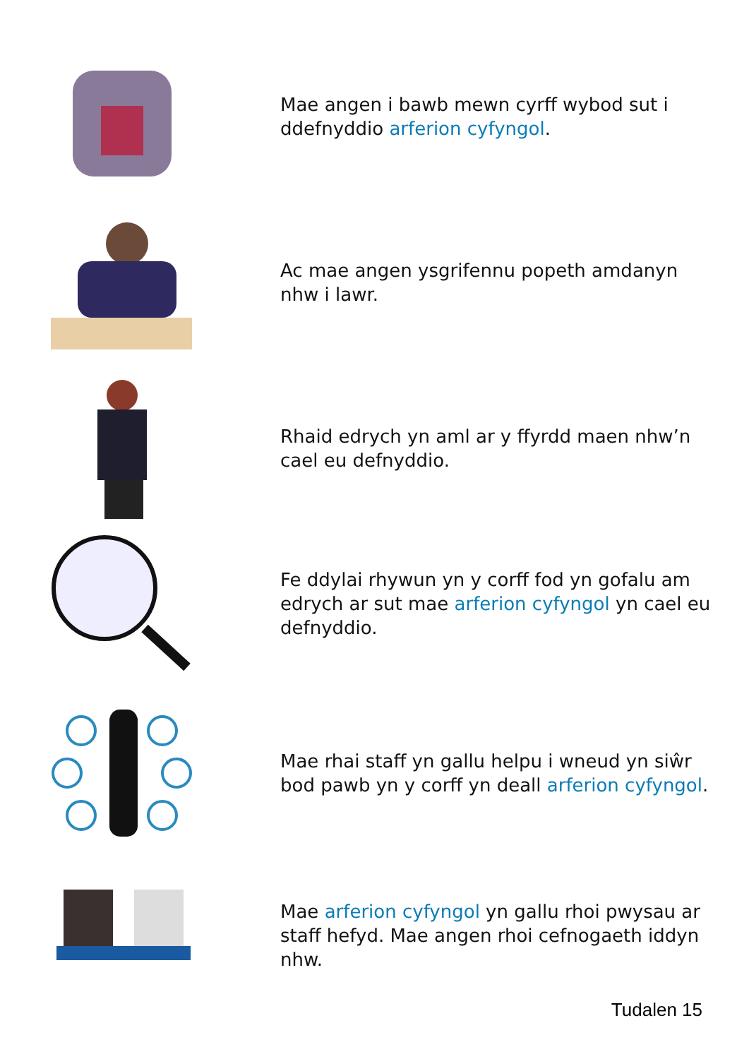Mae angen i bawb mewn cyrff wybod sut i ddefnyddio arferion cyfyngol.
Ac mae angen ysgrifennu popeth amdanyn nhw i lawr.
Rhaid edrych yn aml ar y ffyrdd maen nhw’n cael eu defnyddio.
Fe ddylai rhywun yn y corff fod yn gofalu am edrych ar sut mae arferion cyfyngol yn cael eu defnyddio.
Mae rhai staff yn gallu helpu i wneud yn siŵr bod pawb yn y corff yn deall arferion cyfyngol.
Mae arferion cyfyngol yn gallu rhoi pwysau ar staff hefyd. Mae angen rhoi cefnogaeth iddyn nhw.
Tudalen 15